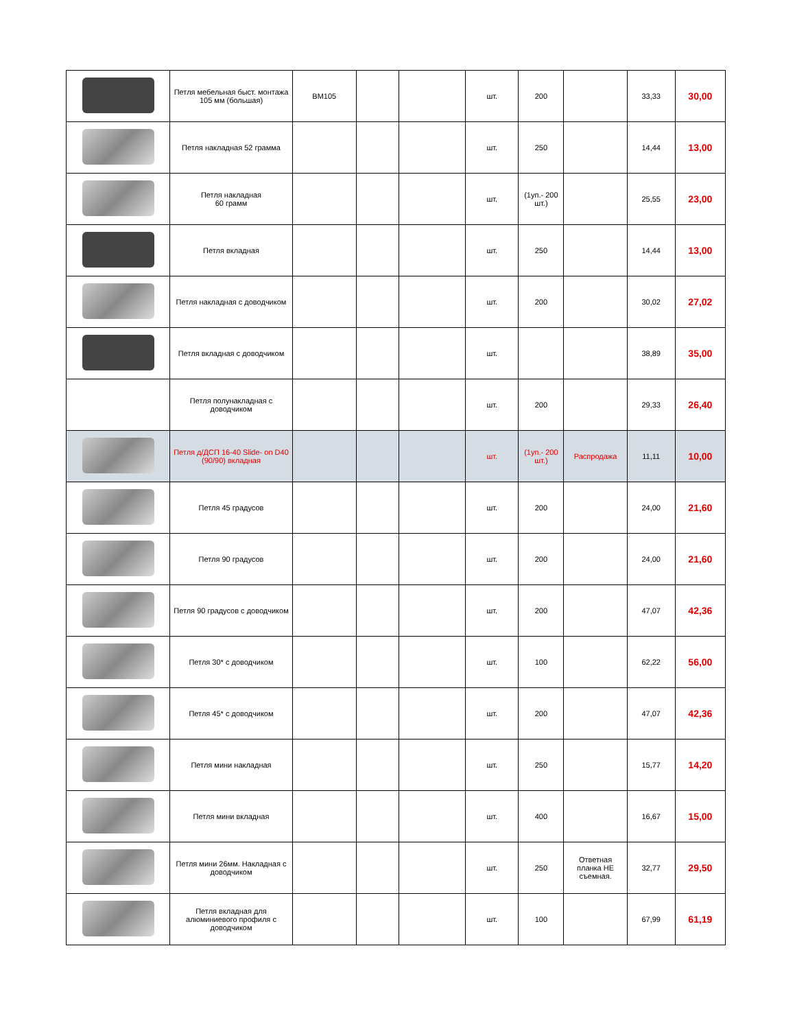| | Петля мебельная быст. монтажа 105 мм (большая) | BM105 | | | шт. | 200 | | 33,33 | 30,00 |
| | Петля накладная 52 грамма | | | | шт. | 250 | | 14,44 | 13,00 |
| | Петля накладная 60 грамм | | | | шт. | (1уп.- 200 шт.) | | 25,55 | 23,00 |
| | Петля вкладная | | | | шт. | 250 | | 14,44 | 13,00 |
| | Петля накладная с доводчиком | | | | шт. | 200 | | 30,02 | 27,02 |
| | Петля вкладная с доводчиком | | | | шт. | | | 38,89 | 35,00 |
| | Петля полунакладная с доводчиком | | | | шт. | 200 | | 29,33 | 26,40 |
| | Петля д/ДСП 16-40 Slide- on D40 (90/90) вкладная | | | | шт. | (1уп.- 200 шт.) | Распродажа | 11,11 | 10,00 |
| | Петля 45 градусов | | | | шт. | 200 | | 24,00 | 21,60 |
| | Петля 90 градусов | | | | шт. | 200 | | 24,00 | 21,60 |
| | Петля 90 градусов с доводчиком | | | | шт. | 200 | | 47,07 | 42,36 |
| | Петля 30* с доводчиком | | | | шт. | 100 | | 62,22 | 56,00 |
| | Петля 45* с доводчиком | | | | шт. | 200 | | 47,07 | 42,36 |
| | Петля мини накладная | | | | шт. | 250 | | 15,77 | 14,20 |
| | Петля мини вкладная | | | | шт. | 400 | | 16,67 | 15,00 |
| | Петля мини 26мм. Накладная с доводчиком | | | | шт. | 250 | Ответная планка НЕ съемная. | 32,77 | 29,50 |
| | Петля вкладная для алюминиевого профиля с доводчиком | | | | шт. | 100 | | 67,99 | 61,19 |